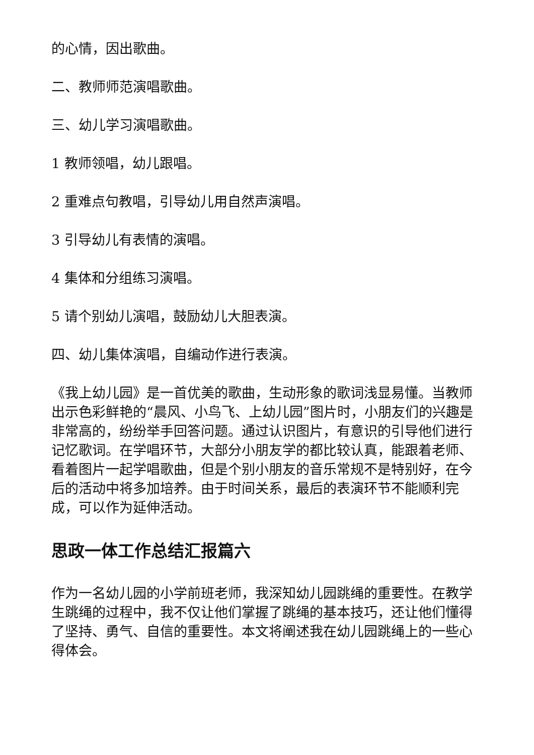的心情，因出歌曲。
二、教师师范演唱歌曲。
三、幼儿学习演唱歌曲。
1 教师领唱，幼儿跟唱。
2 重难点句教唱，引导幼儿用自然声演唱。
3 引导幼儿有表情的演唱。
4 集体和分组练习演唱。
5 请个别幼儿演唱，鼓励幼儿大胆表演。
四、幼儿集体演唱，自编动作进行表演。
《我上幼儿园》是一首优美的歌曲，生动形象的歌词浅显易懂。当教师出示色彩鲜艳的“晨风、小鸟飞、上幼儿园”图片时，小朋友们的兴趣是非常高的，纷纷举手回答问题。通过认识图片，有意识的引导他们进行记忆歌词。在学唱环节，大部分小朋友学的都比较认真，能跟着老师、看着图片一起学唱歌曲，但是个别小朋友的音乐常规不是特别好，在今后的活动中将多加培养。由于时间关系，最后的表演环节不能顺利完成，可以作为延伸活动。
思政一体工作总结汇报篇六
作为一名幼儿园的小学前班老师，我深知幼儿园跳绳的重要性。在教学生跳绳的过程中，我不仅让他们掌握了跳绳的基本技巧，还让他们懂得了坚持、勇气、自信的重要性。本文将阐述我在幼儿园跳绳上的一些心得体会。